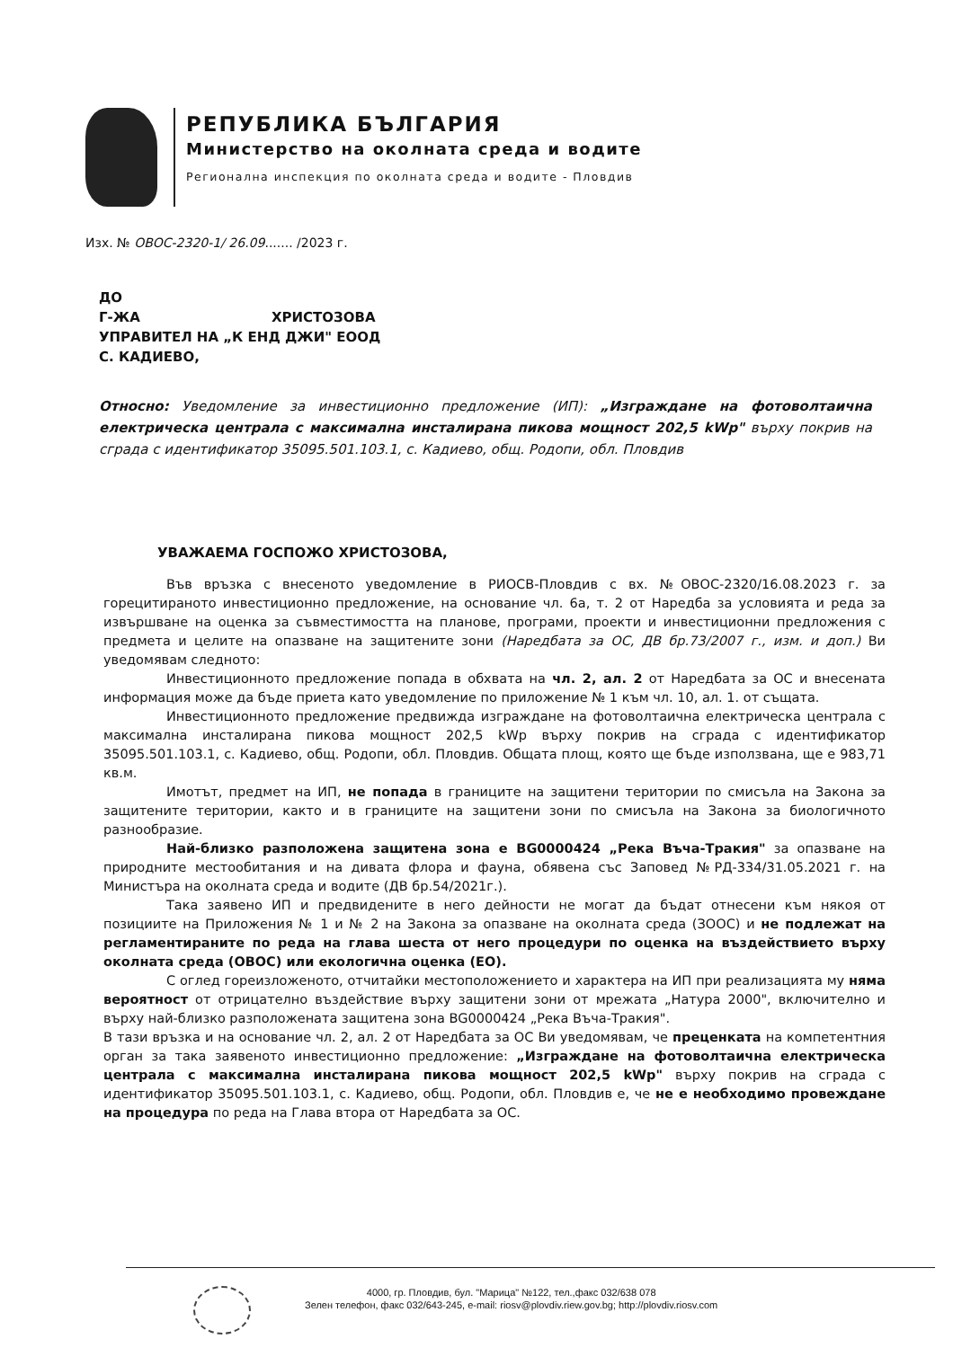РЕПУБЛИКА БЪЛГАРИЯ
Министерство на околната среда и водите
Регионална инспекция по околната среда и водите - Пловдив
Изх. № ОВОС-2320-1/ 26.09....... /2023 г.
ДО
Г-ЖА ХРИСТОЗОВА
УПРАВИТЕЛ НА „К ЕНД ДЖИ" ЕООД
С. КАДИЕВО,
Относно: Уведомление за инвестиционно предложение (ИП): „Изграждане на фотоволтаична електрическа централа с максимална инсталирана пикова мощност 202,5 kWp" върху покрив на сграда с идентификатор 35095.501.103.1, с. Кадиево, общ. Родопи, обл. Пловдив
УВАЖАЕМА ГОСПОЖО ХРИСТОЗОВА,
Във връзка с внесеното уведомление в РИОСВ-Пловдив с вх. №ОВОС-2320/16.08.2023 г. за горецитираното инвестиционно предложение, на основание чл. 6а, т. 2 от Наредба за условията и реда за извършване на оценка за съвместимостта на планове, програми, проекти и инвестиционни предложения с предмета и целите на опазване на защитените зони (Наредбата за ОС, ДВ бр.73/2007 г., изм. и доп.) Ви уведомявам следното:
Инвестиционното предложение попада в обхвата на чл. 2, ал. 2 от Наредбата за ОС и внесената информация може да бъде приета като уведомление по приложение № 1 към чл. 10, ал. 1. от същата.
Инвестиционното предложение предвижда изграждане на фотоволтаична електрическа централа с максимална инсталирана пикова мощност 202,5 kWp върху покрив на сграда с идентификатор 35095.501.103.1, с. Кадиево, общ. Родопи, обл. Пловдив. Общата площ, която ще бъде използвана, ще е 983,71 кв.м.
Имотът, предмет на ИП, не попада в границите на защитени територии по смисъла на Закона за защитените територии, както и в границите на защитени зони по смисъла на Закона за биологичното разнообразие.
Най-близко разположена защитена зона е BG0000424 „Река Въча-Тракия" за опазване на природните местообитания и на дивата флора и фауна, обявена със Заповед №РД-334/31.05.2021 г. на Министъра на околната среда и водите (ДВ бр.54/2021г.).
Така заявено ИП и предвидените в него дейности не могат да бъдат отнесени към някоя от позициите на Приложения № 1 и № 2 на Закона за опазване на околната среда (ЗООС) и не подлежат на регламентираните по реда на глава шеста от него процедури по оценка на въздействието върху околната среда (ОВОС) или екологична оценка (ЕО).
С оглед гореизложеното, отчитайки местоположението и характера на ИП при реализацията му няма вероятност от отрицателно въздействие върху защитени зони от мрежата „Натура 2000", включително и върху най-близко разположената защитена зона BG0000424 „Река Въча-Тракия".
В тази връзка и на основание чл. 2, ал. 2 от Наредбата за ОС Ви уведомявам, че преценката на компетентния орган за така заявеното инвестиционно предложение: „Изграждане на фотоволтаична електрическа централа с максимална инсталирана пикова мощност 202,5 kWp" върху покрив на сграда с идентификатор 35095.501.103.1, с. Кадиево, общ. Родопи, обл. Пловдив е, че не е необходимо провеждане на процедура по реда на Глава втора от Наредбата за ОС.
4000, гр. Пловдив, бул. "Марица" №122, тел.,факс 032/638 078
Зелен телефон, факс 032/643-245, e-mail: riosv@plovdiv.riew.gov.bg; http://plovdiv.riosv.com